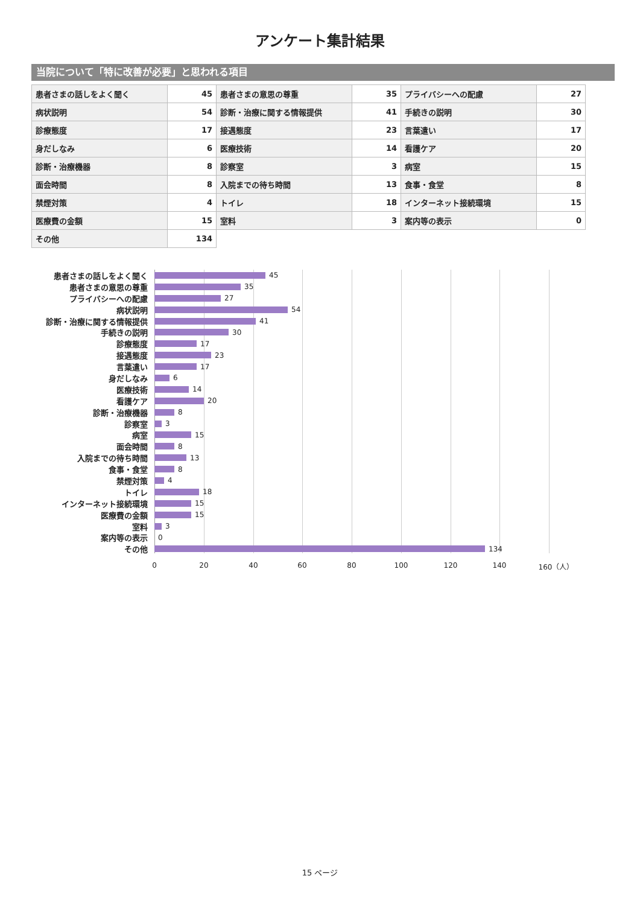アンケート集計結果
当院について「特に改善が必要」と思われる項目
| 患者さまの話しをよく聞く | 45 | 患者さまの意思の尊重 | 35 | プライバシーへの配慮 | 27 |
| 病状説明 | 54 | 診断・治療に関する情報提供 | 41 | 手続きの説明 | 30 |
| 診療態度 | 17 | 接遇態度 | 23 | 言葉遣い | 17 |
| 身だしなみ | 6 | 医療技術 | 14 | 看護ケア | 20 |
| 診断・治療機器 | 8 | 診察室 | 3 | 病室 | 15 |
| 面会時間 | 8 | 入院までの待ち時間 | 13 | 食事・食堂 | 8 |
| 禁煙対策 | 4 | トイレ | 18 | インターネット接続環境 | 15 |
| 医療費の金額 | 15 | 室料 | 3 | 案内等の表示 | 0 |
| その他 | 134 | | | | |
患者さまの話しをよく聞く 45
患者さまの意思の尊重 35
プライバシーへの配慮 27
病状説明 54
診断・治療に関する情報提供 41
手続きの説明 30
診療態度 17
接遇態度 23
言葉遣い 17
身だしなみ 6
医療技術 14
看護ケア 20
診断・治療機器 8
診察室 3
病室 15
面会時間 8
入院までの待ち時間 13
食事・食堂 8
禁煙対策 4
トイレ 18
インターネット接続環境 15
医療費の金額 15
室料 3
案内等の表示 0
その他 134
0 20 40 60 80 100 120 140 160（人）
15 ページ